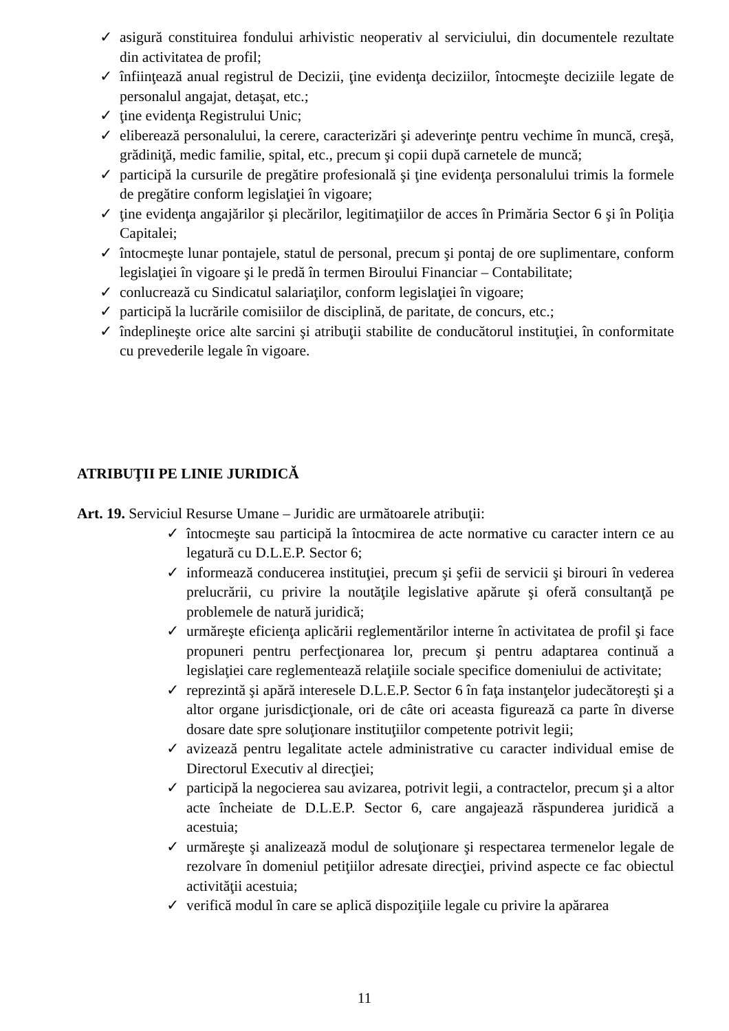✓ asigură constituirea fondului arhivistic neoperativ al serviciului, din documentele rezultate din activitatea de profil;
✓ înfiinţează anual registrul de Decizii, ţine evidenţa deciziilor, întocmeşte deciziile legate de personalul angajat, detaşat, etc.;
✓ ţine evidenţa Registrului Unic;
✓ eliberează personalului, la cerere, caracterizări şi adeverinţe pentru vechime în muncă, creşă, grădiniţă, medic familie, spital, etc., precum şi copii după carnetele de muncă;
✓ participă la cursurile de pregătire profesională şi ţine evidenţa personalului trimis la formele de pregătire conform legislaţiei în vigoare;
✓ ţine evidenţa angajărilor şi plecărilor, legitimaţiilor de acces în Primăria Sector 6 şi în Poliţia Capitalei;
✓ întocmeşte lunar pontajele, statul de personal, precum şi pontaj de ore suplimentare, conform legislaţiei în vigoare şi le predă în termen Biroului Financiar – Contabilitate;
✓ conlucrează cu Sindicatul salariaţilor, conform legislaţiei în vigoare;
✓ participă la lucrările comisiilor de disciplină, de paritate, de concurs, etc.;
✓ îndeplineşte orice alte sarcini şi atribuţii stabilite de conducătorul instituţiei, în conformitate cu prevederile legale în vigoare.
ATRIBUŢII PE LINIE JURIDICĂ
Art. 19. Serviciul Resurse Umane – Juridic are următoarele atribuţii:
✓ întocmeşte sau participă la întocmirea de acte normative cu caracter intern ce au legatură cu D.L.E.P. Sector 6;
✓ informează conducerea instituţiei, precum şi şefii de servicii şi birouri în vederea prelucrării, cu privire la noutăţile legislative apărute şi oferă consultanţă pe problemele de natură juridică;
✓ urmăreşte eficienţa aplicării reglementărilor interne în activitatea de profil şi face propuneri pentru perfecţionarea lor, precum şi pentru adaptarea continuă a legislaţiei care reglementează relaţiile sociale specifice domeniului de activitate;
✓ reprezintă şi apără interesele D.L.E.P. Sector 6 în faţa instanţelor judecătoreşti şi a altor organe jurisdicţionale, ori de câte ori aceasta figurează ca parte în diverse dosare date spre soluţionare instituţiilor competente potrivit legii;
✓ avizează pentru legalitate actele administrative cu caracter individual emise de Directorul Executiv al direcţiei;
✓ participă la negocierea sau avizarea, potrivit legii, a contractelor, precum şi a altor acte încheiate de D.L.E.P. Sector 6, care angajează răspunderea juridică a acestuia;
✓ urmăreşte şi analizează modul de soluţionare şi respectarea termenelor legale de rezolvare în domeniul petiţiilor adresate direcţiei, privind aspecte ce fac obiectul activităţii acestuia;
✓ verifică modul în care se aplică dispoziţiile legale cu privire la apărarea
11